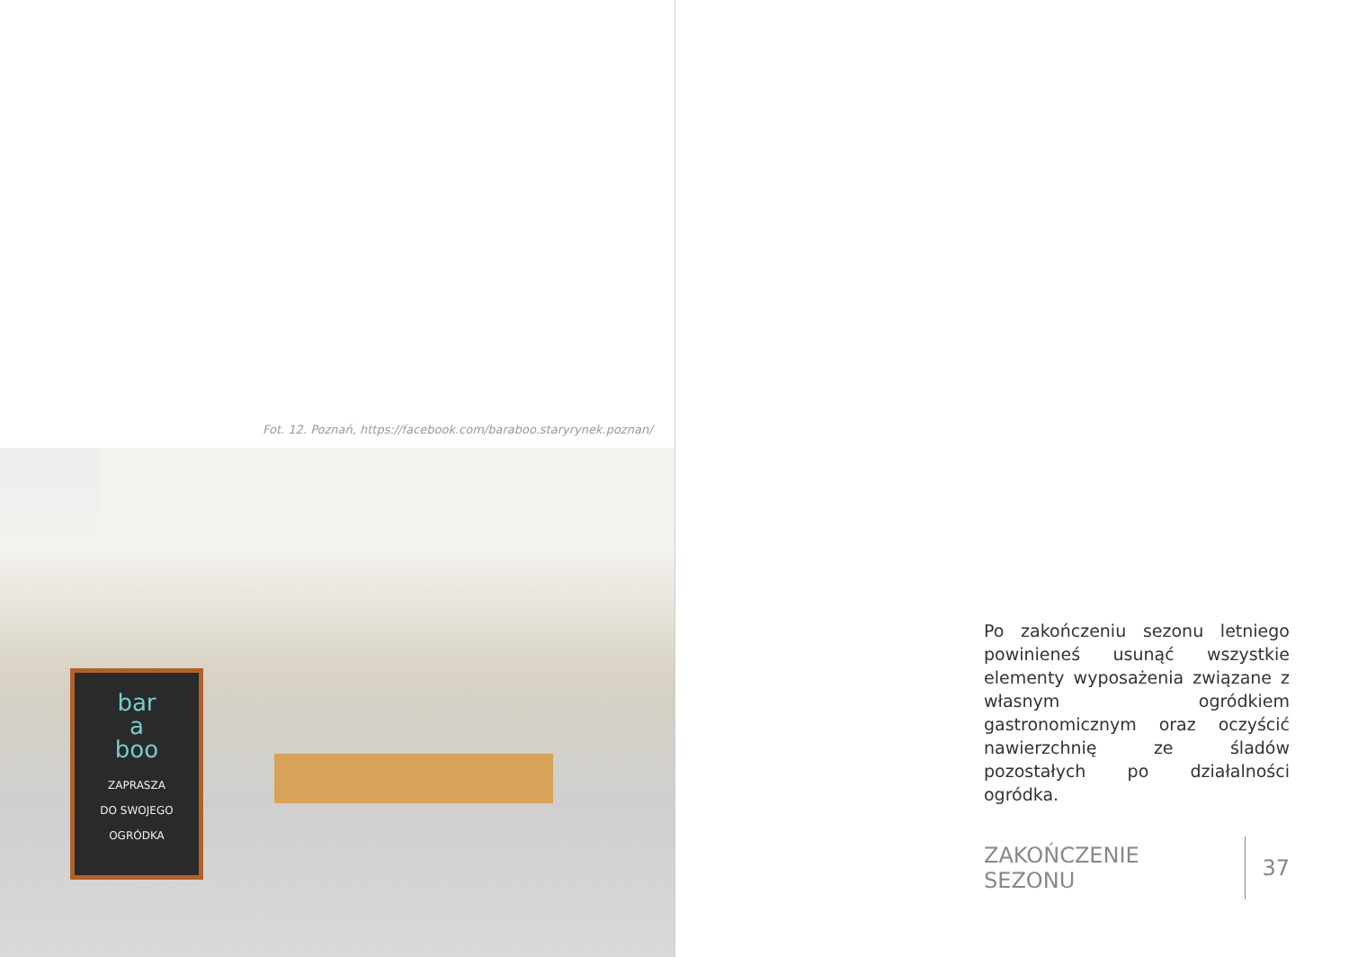Fot. 12. Poznań, https://facebook.com/baraboo.staryrynek.poznan/
bar
a
boo
ZAPRASZA
DO SWOJEGO
OGRÓDKA
Po zakończeniu sezonu letniego powinieneś usunąć wszystkie elementy wyposażenia związane z własnym ogródkiem gastronomicznym oraz oczyścić nawierzchnię ze śladów pozostałych po działalności ogródka.
ZAKOŃCZENIE SEZONU 37